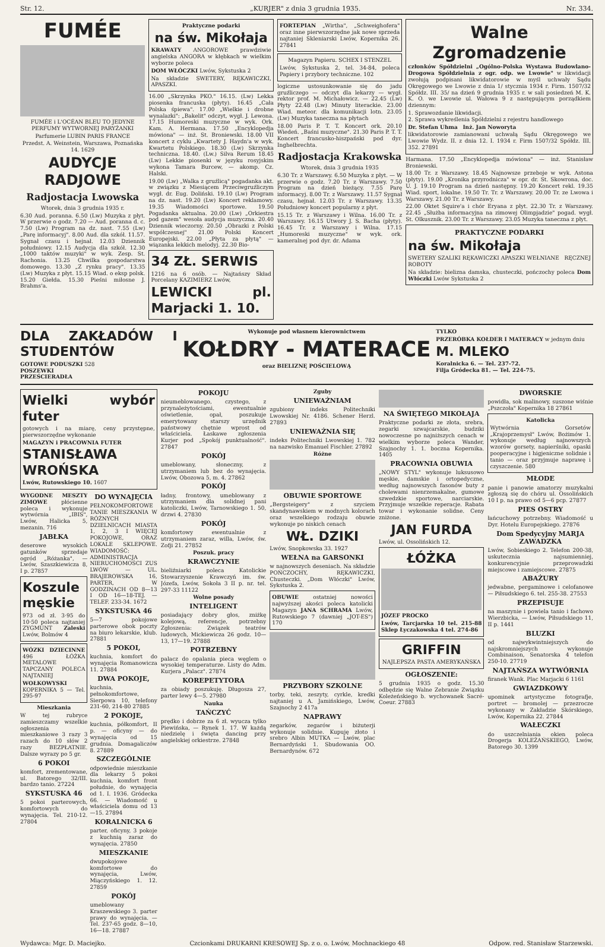Str. 12. „KURJER" z dnia 3 grudnia 1935. Nr. 334.
FUMÉE
FUMÉE i L'OCÉAN BLEU TO JEDYNE PERFUMY WYTWORNEJ PARYŻANKI
Parfumerie LUBIN PARIS FRANCE
Przedst. A. Weinstein, Warszawa, Poznańska 14. 1629
AUDYCJE RADJOWE
Radjostacja Lwowska
Wtorek, dnia 3 grudnia 1935 r.
6.30 Aud. poranna. 6.50 (Lw) Muzyka z płyt. W przerwie o godz. 7.20 — Aud. poranna d. c. 7.50 (Lw) Program na dz. nast. 7.55 (Lw) „Parę informacyj". 8.00 Aud. dla szkół. 11.57. Sygnał czasu i hejnał. 12.03 Dziennik południowy. 12.15 Audycja dla szkół. 12.30 „1000 taktów muzyki" w wyk. Zesp. St. Rachonia. 13.25 Chwilka gospodarstwa domowego. 13.30 „Z rynku pracy". 13.35 (Lw) Muzyka z płyt. 15.15 Wiad. o eksp polsk. 15.20 Giełda. 15.30 Pieśni miłosne J. Brahms'a.
Praktyczne podarki
na św. Mikołaja
KRAWATY ANGOROWE prawdziwie angielska ANGORA w kłębkach w wielkim wyborze poleca
DOM WŁÓCZKI Lwów, Sykstuska 2
Na składzie SWETERY, RĘKAWICZKI, APASZKI.
16.00 „Skrzynka PKO." 16.15. (Lw) Lekka piosenka francuska (płyty). 16.45 „Cała Polska śpiewa". 17.00 „Wielkie i drobne wynalazki": „Bakelit" odczyt, wygł. J. Lewona. 17.15 Humoreski muzyczne w wyk. Ork. Kam. A. Hermana. 17.50 „Encyklopedja mówiona" — inż. St. Broniewski. 18.00 VII koncert z cyklu „Kwartety J. Haydn'a w wyk. Kwartetu Polskiego. 18.30 (Lw) Skrzynka techniczna. 18.40. (Lw.) Silva Rerum 18.45 (Lw) Lekkie piosenki w języku rosyjskim wykona Tamara Burcew, — akomp. Cz. Halski.
19.00 (Lw) „Walka z gruźlicą" pogadanka akt. w związku z Miesiącem Przeciwgruźliczym wygł. dr. Eug. Doliński. 19.10 (Lw) Program na dz. nast. 19.20 (Lw) Koncert reklamowy. 19.35 Wiadomości sportowe. 19.50 Pogadanka aktualna. 20.00 (Lw) „Orkiestra pod gazem" wesoła audycja muzyczna. 20.40 Dziennik wieczorny. 20.50 „Obrazki z Polski współczesnej" 21.00 Polski Koncert Europejski. 22.00 „Płyta za płytą" — wiązanka lekkich melodyj. 22.30 Bio-
34 ZŁ. SERWIS
1216 na 6 osób. — Najtańszy Skład Porcelany KAZIMIERZ Lwów,
LEWICKI pl. Marjacki 1. 10.
FORTEPIAN „Wirtha", „Schweighofera" oraz inne pierwszorzędne jak nowe sprzeda najtaniej Skleniarski Lwów, Kopernika 26. 27841
Magazyn Papieru. SCHEX I STENZEL
Lwów, Sykstuska 2, tel. 34-84, poleca Papiery i przybory techniczne. 102
logiczne ustosunkowanie się do jadu gruźliczego — odczyt dla lekarzy — wygł. rektor prof. M. Michałowicz. — 22.45 (Lw) Płyty 22.48 (Lw) Minuty literackie. 23.00 Wiad. meteor. dla komunikacji lotn. 23.05 (Lw) Muzyka taneczna na płytach
18.00 Paris P. T. T. Koncert ork. 20.10 Wiedeń. „Baśni muzyczne". 21.30 Paris P. T. T. Koncert francusko-hiszpański pod dyr. Inghelbrechta.
Radjostacja Krakowska
Wtorek, dnia 3 grudnia 1935
6.30 Tr. z Warszawy. 6.50 Muzyka z płyt. — W przerwie o godz. 7.20 Tr. z Warszawy. 7.50 Program na dzień bieżący. 7.55 Parę informacyj. 8.00 Tr. z Warszawy. 11.57 Sygnał czasu, hejnał. 12.03 Tr. z Warszawy. 13.35 Południowy koncert popularny z płyt.
15.15 Tr. z Warszawy i Wilna. 16.00 Tr. z Warszawy. 16.15 Utwory J. S. Bacha (płyty). 16.45 Tr. z Warszawy i Wilna. 17.15 „Humoreski muzyczne" w wyk. ork. kameralnej pod dyr. dr. Adama
Walne Zgromadzenie
członków Spółdzielni „Ogólno-Polska Wystawa Budowlano-Drogowa Spółdzielnia z ogr. odp. we Lwowie" w likwidacji zwołują podpisani likwidatorowie w myśl uchwały Sądu Okręgowego we Lwowie z dnia 1/ stycznia 1934 r. Firm. 1507/32 Spółdz. III. 35/ na dzień 9 grudnia 1935 r. w sali posiedzeń M. K. K. O. we Lwowie ul. Wałowa 9 z następującym porządkiem dziennym:
1. Sprawozdanie likwidacji.
2. Sprawa wykreślenia Spółdzielni z rejestru handlowego
Dr. Stefan Uhma Inż. Jan Noworyta
likwidatorowie zamianowani uchwałą Sądu Okręgowego we Lwowie Wydz. II. z dnia 12. I. 1934 r. Firm 1507/32 Spółdz. III. 352. 27891
Harmana. 17.50 „Encyklopedja mówiona" — inż. Stanisław Broniewski.
18.00 Tr. z Warszawy. 18.45 Najnowsze przeboje w wyk. Astona (płyty). 19.00 „Kronika przyrodnicza" w opr. dr. St. Skowrona, doc. U. J. 19.10 Program na dzień następny. 19.20 Koncert rekl. 19.35 Wiad. sport, lokalne. 19.50 Tr. Tr. z Warszawy. 20.00 Tr. ze Lwowa i Warszawy. 21.00 Tr. z Warszawy.
22.00 Oktet Squire'a i chór Eryana z płyt. 22.30 Tr. z Warszawy. 22.45 „Służba informacyjna na zimowej Olimpjadzie" pogad. wygł. St. Olkusznik. 23.00 Tr. z Warszawy. 23.05 Muzyka taneczna z płyt.
PRAKTYCZNE PODARKI
na św. Mikołaja
SWETERY SZALIKI RĘKAWICZKI APASZKI WEŁNIANE RĘCZNEJ ROBOTY
Na składzie: bielizna damska, chusteczki, pończochy poleca Dom Włóczki Lwów Sykstuska 2
DLA ZAKŁADÓW I STUDENTÓW
GOTOWE PODUSZKI 528
POSZEWKI
PRZEŚCIERADŁA
Wykonuje pod własnem kierownictwem
KOŁDRY - MATERACE
oraz BIELIZNĘ POŚCIELOWĄ
TYLKO
PRZERÓBKA KOŁDER I MATERACY w jednym dniu
M. MLEKO
Koralnicka 6. — Tel. 237-72.
Filja Gródecka 81. — Tel. 224-75.
Wielki wybór futer
gotowych i na miarę, ceny przystępne, pierwszorzędne wykonanie
MAGAZYN i PRACOWNIA FUTER
STANISŁAWA WROŃSKA
Lwów, Rutowskiego 10. 1607
WYGODNE MESZTY ZIMOWE płócienne poleca i wykonuje wytwórnia „IBIS", Lwów, Halicka 5, mezanin. 716
JABŁKA
deserowe wysokich gatunków sprzedaje ogród „Różanka", — Lwów, Szaszkiewicza 8, I p. 27857
Koszule męskie
973 od zł. 3·95 do 10·50 poleca najtaniej ZYGMUNT Zaleski Lwów, Bolmów 4
WÓZKI DZIECINNE 496 ŁÓŻKA METALOWE TAPCZANY POLECA NAJTANIEJ
WOŁKOWYSKI KOPERNIKA 5 — Tel. 295-97
Mieszkania
W tej rubryce zamieszczamy wszelkie ogłoszenia mieszkaniowe 3 razy 3 razach do 10 słów 2 razy BEZPŁATNIE. Dalsze wyrazy po 5 gr.
6 POKOI
komfort, zrementowane, ul. Batorego 32/III. bardzo tanio. 27224
SYKSTUSKA 46
5 pokoi parterowych, komfortowych do wynajęcia. Tel. 210-12. 27804
DO WYNAJĘCIA
PEŁNOKOMFORTOWE TANIE MIESZKANIA W RÓŻNYCH DZIELNICACH MIASTA 1, 2, 3 I WIĘCEJ POKOJOWE, ORAZ LOKALE SKLEPOWE. WIADOMOŚĆ: ADMINISTRACJA NIERUCHOMOŚCI ZUS LWÓW — UL. BRAJEROWSKA 16, PARTER, W GODZINACH OD 8—13 I OD 16—18-TEJ. — TELEF. 233-34. 1672
SYKSTUSKA 46
5—7 pokojowe parterowe obok poczty na biuro lekarskie, klub. 27881
5 POKOI,
kuchnia, komfort do wynajęcia Romanowicza 11. 27884
DWA POKOJE,
kuchnia, pełnokomfortowe, Sierpowa 10, telefony 231-60, 214-80 27885
2 POKOJE,
kuchnia, półkomfort, II p. — oficyny — do wynajęcia od 15 grudnia. Domagaliczów 8. 27889
SZCZEGÓLNIE
odpowiednie mieszkanie dla lekarzy 5 pokoi kuchnia, komfort front południe, do wynajęcia od 1. I. 1936. Gródecka 66. — Wiadomość u właściciela domu od 13—15. 27894
KORALNICKA 6
parter, oficyny, 3 pokoje z kuchnią zaraz do wynajęcia. 27850
MIESZKANIE
dwupokojowe komfortowe do wynajęcia, Lwów, Miączyńskiego 1. 12. 27859
POKÓJ
umeblowany Kraszewskiego 3. parter prawy do wynajęcia. — Tel. 237-65 godz. 8—10, 16—18. 27887
POKOJU
nieumeblowanego, czystego, z przynależytościami, ewentualnie oświetlenie, opał, poszukuje emerytowany starszy urzędnik państwowy chętnie wprost od właściciela. Łaskawe zgłoszenia Kurjer pod „Spokój punktualność". 27847
POKÓJ
umeblowany, słoneczny, z utrzymaniem lub bez do wynajęcia. Lwów, Obozowa 5, m. 4. 27862
POKÓJ
ładny, frontowy, umeblowany z utrzymaniem dla solidnej pani katoliczki, Lwów, Tarnowskiego 1. 50, drzwi 4. 27830
POKÓJ
komfortowy ewentualnie z utrzymaniem zaraz, willa, Lwów, św. Zofji 21. 27852
Poszuk. pracy
KRAWCZYNIE
bieliźniarki poleca Katolickie Stowarzyszenie Krawczyń im. św. Józefa, Lwów, Sokoła 3 II p. nr. tel. 297-33 11122
Wolne posady
INTELIGENT
posiadający dobry głos, zniżkę kolejową, referencje, potrzebny Zgłoszenia: Związek teatrów ludowych, Mickiewicza 26 godz. 10—13, 17—19. 27888
POTRZEBNY
palacz do opalania pieca węglem o wysokiej temperaturze. Listy do Adm. Kurjera „Palacz". 27874
KOREPETYTORA
za obiady poszukuję. Długosza 27, parter lewy 4—5. 27980
Nauka
TAŃCZYĆ
prędko i dobrze za 6 zł. wyucza tylko Piewińska, — Rynek 1. 17. W każdą niedzielę i święta dancing przy angielskiej orkiestrze. 27848
Zguby
UNIEWAŻNIAM
zgubiony indeks Politechniki Lwowskiej Nr. 4186. Schener Herzl. 27893
UNIEWAŻNIA SIĘ
indeks Politechniki Lwowskiej 1. 782 na nazwisko Emanuel Fischler. 27892
Różne
OBUWIE SPORTOWE
„Bergsteigery" z szyciem skandynawskiem w modnych kolorach oraz wszelkiego rodzaju obuwie wykonuje po niskich cenach
WŁ. DZIKI
Lwów, Snopkowska 33. 1927
WEŁNA na GARSONKI
w najnowszych deseniach. Na składzie POŃCZOCHY, RĘKAWICZKI, Chusteczki. „Dom Włóczki" Lwów, Sykstuska 2.
OBUWIE ostatniej nowości najwyższej akości poleca katolicki Magazyn JANA SCHRAMA Lwów, Rutowskiego 7 (dawniej „JOT-ES") 170
PRZYBORY SZKOLNE
torby, teki, zeszyty, cyrkle, kredki najtaniej u A. Jamińskiego, Lwów, Szajnochy 2 417a
NAPRAWY
zegarków, zegarów i biżuterji wykonuje solidnie. Kupuję złoto i srebro Albin MUTKA — Lwów, plac Bernardyński 1. Sbudowania OO. Bernardynów. 672
NA ŚWIĘTEGO MIKOŁAJA
Praktyczne podarki ze złota, srebra, zegarki szwajcarskie, budziki nowoczesne po najniższych cenach w wielkim wyborze poleca Wander, Szajnochy 1. 1. boczna Kopernika. 1405
PRACOWNIA OBUWIA
„NOWY STYL" wykonuje luksusowo męskie, damskie i ortopedyczne, według najnowszych fasonów buty z cholewami nienrzemakalne, gumowe szwedzkie sportowe, narciarskie. Przyjmuje wszelkie reperacje. Rabata towar i wykonanie solidne. Ceny zniżone.
JAN FURDA
Lwów, ul. Ossolińskich 12.
ŁÓŻKA
JÓZEF PROCKO
Lwów, Tarcjarska 10 tel. 215-88 Sklep Łyczakowska 4 tel. 274-86
GRIFFIN
NAJLEPSZA PASTA AMERYKAŃSKA
OGŁOSZENIE:
5 grudnia 1935 o godz. 15.30 odbędzie się Walne Zebranie Związku Koleżeńskiego b. wychowanek Sacré-Coeur. 27883
DWORSKIE
powidła, sok malinowy, suszone wiśnie „Pszczoła" Kopernika 18 27861
Katolicka
Wytwórnia Gorsetów „Krajoprzemysł" Lwów, Bożimów 1. wykonuje według najnowszych wzorów gorsety, napierśniki, opaski pooperacyjne i higjeniczne solidnie i tanio — oraz przyjmuje naprawę i czyszczenie. 580
MŁODE
panie i panowie amatorzy muzykalni zgłoszą się do chóru ul. Ossolińskich 10 I p. na prawo od 5—6 pcp. 27877
PIES OSTRY
łańcuchowy potrzebny. Wiadomość u Dyr. Hotelu Europejskiego. 27876
Dom Spedycyjny MARJA ZAWADZKA
Lwów, Sobieskiego 2. Telefon 200-38, uskutecznia najsumienniej, konkurencyjnie przeprowadzki miejscowe i zamiejscowe. 27875
ABAŻURY
jedwabne, pergaminowe i celofanowe — Piłsudskiego 6. tel. 255-38. 27553
PRZEPISUJE
na maszynie i powiela tanio i fachowo Wierzbicka, — Lwów, Piłsudskiego 11, II p. 1441
BLUZKI
od najwykwintniejszych do najskromniejszych wykonuje Combinaison, Senatorska 4 telefon 250-10. 27719
NAJTAŃSZA WYTWÓRNIA
firanek Wank. Plac Marjacki 6 1161
GWIAZDKOWY
upominek artystyczne fotografje, portret — bromolej — przezrocze wykonany w Zakładzie Skórskiego, Lwów, Kopernika 22. 27844
WAŁECZKI
do uszczelniania okien poleca Drogerja KOLEŻAŃSKIEGO, Lwów, Batorego 30. 1399
Wydawca: Mgr. D. Maciejko. Czcionkami DRUKARNI KRESOWEJ Sp. z o. o. Lwów, Mochnackiego 48 Odpow. red. Stanisław Starzewski.